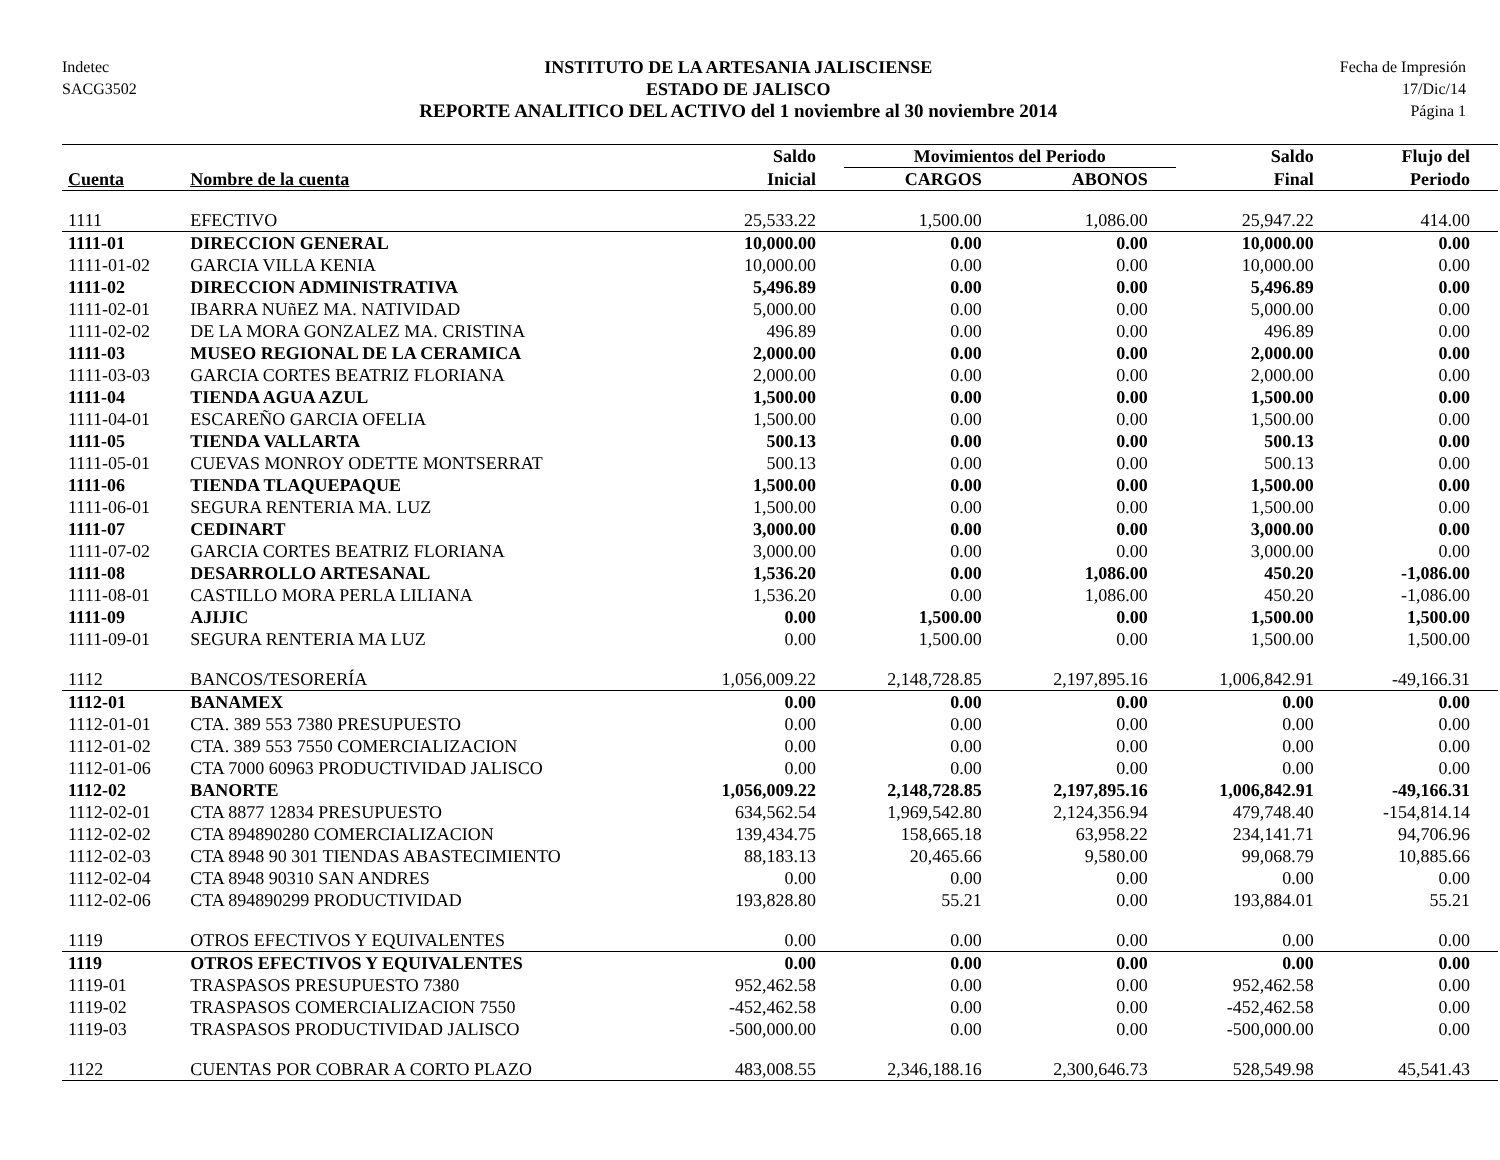Indetec
SACG3502
INSTITUTO DE LA ARTESANIA JALISCIENSE
ESTADO DE JALISCO
REPORTE ANALITICO DEL ACTIVO del 1 noviembre al 30 noviembre 2014
Fecha de Impresión
17/Dic/14
Página 1
| | | Saldo | Movimientos del Periodo | | Saldo | Flujo del |
| --- | --- | --- | --- | --- | --- | --- |
| Cuenta | Nombre de la cuenta | Inicial | CARGOS | ABONOS | Final | Periodo |
| 1111 | EFECTIVO | 25,533.22 | 1,500.00 | 1,086.00 | 25,947.22 | 414.00 |
| 1111-01 | DIRECCION GENERAL | 10,000.00 | 0.00 | 0.00 | 10,000.00 | 0.00 |
| 1111-01-02 | GARCIA VILLA KENIA | 10,000.00 | 0.00 | 0.00 | 10,000.00 | 0.00 |
| 1111-02 | DIRECCION ADMINISTRATIVA | 5,496.89 | 0.00 | 0.00 | 5,496.89 | 0.00 |
| 1111-02-01 | IBARRA NUñEZ MA. NATIVIDAD | 5,000.00 | 0.00 | 0.00 | 5,000.00 | 0.00 |
| 1111-02-02 | DE LA MORA GONZALEZ MA. CRISTINA | 496.89 | 0.00 | 0.00 | 496.89 | 0.00 |
| 1111-03 | MUSEO REGIONAL DE LA CERAMICA | 2,000.00 | 0.00 | 0.00 | 2,000.00 | 0.00 |
| 1111-03-03 | GARCIA CORTES BEATRIZ FLORIANA | 2,000.00 | 0.00 | 0.00 | 2,000.00 | 0.00 |
| 1111-04 | TIENDA AGUA AZUL | 1,500.00 | 0.00 | 0.00 | 1,500.00 | 0.00 |
| 1111-04-01 | ESCAREÑO GARCIA OFELIA | 1,500.00 | 0.00 | 0.00 | 1,500.00 | 0.00 |
| 1111-05 | TIENDA VALLARTA | 500.13 | 0.00 | 0.00 | 500.13 | 0.00 |
| 1111-05-01 | CUEVAS MONROY ODETTE MONTSERRAT | 500.13 | 0.00 | 0.00 | 500.13 | 0.00 |
| 1111-06 | TIENDA TLAQUEPAQUE | 1,500.00 | 0.00 | 0.00 | 1,500.00 | 0.00 |
| 1111-06-01 | SEGURA RENTERIA MA. LUZ | 1,500.00 | 0.00 | 0.00 | 1,500.00 | 0.00 |
| 1111-07 | CEDINART | 3,000.00 | 0.00 | 0.00 | 3,000.00 | 0.00 |
| 1111-07-02 | GARCIA CORTES BEATRIZ FLORIANA | 3,000.00 | 0.00 | 0.00 | 3,000.00 | 0.00 |
| 1111-08 | DESARROLLO ARTESANAL | 1,536.20 | 0.00 | 1,086.00 | 450.20 | -1,086.00 |
| 1111-08-01 | CASTILLO MORA PERLA LILIANA | 1,536.20 | 0.00 | 1,086.00 | 450.20 | -1,086.00 |
| 1111-09 | AJIJIC | 0.00 | 1,500.00 | 0.00 | 1,500.00 | 1,500.00 |
| 1111-09-01 | SEGURA RENTERIA MA LUZ | 0.00 | 1,500.00 | 0.00 | 1,500.00 | 1,500.00 |
| 1112 | BANCOS/TESORERÍA | 1,056,009.22 | 2,148,728.85 | 2,197,895.16 | 1,006,842.91 | -49,166.31 |
| 1112-01 | BANAMEX | 0.00 | 0.00 | 0.00 | 0.00 | 0.00 |
| 1112-01-01 | CTA. 389 553 7380 PRESUPUESTO | 0.00 | 0.00 | 0.00 | 0.00 | 0.00 |
| 1112-01-02 | CTA. 389 553 7550 COMERCIALIZACION | 0.00 | 0.00 | 0.00 | 0.00 | 0.00 |
| 1112-01-06 | CTA 7000 60963 PRODUCTIVIDAD JALISCO | 0.00 | 0.00 | 0.00 | 0.00 | 0.00 |
| 1112-02 | BANORTE | 1,056,009.22 | 2,148,728.85 | 2,197,895.16 | 1,006,842.91 | -49,166.31 |
| 1112-02-01 | CTA 8877 12834 PRESUPUESTO | 634,562.54 | 1,969,542.80 | 2,124,356.94 | 479,748.40 | -154,814.14 |
| 1112-02-02 | CTA 894890280 COMERCIALIZACION | 139,434.75 | 158,665.18 | 63,958.22 | 234,141.71 | 94,706.96 |
| 1112-02-03 | CTA 8948 90 301 TIENDAS ABASTECIMIENTO | 88,183.13 | 20,465.66 | 9,580.00 | 99,068.79 | 10,885.66 |
| 1112-02-04 | CTA 8948 90310 SAN ANDRES | 0.00 | 0.00 | 0.00 | 0.00 | 0.00 |
| 1112-02-06 | CTA 894890299 PRODUCTIVIDAD | 193,828.80 | 55.21 | 0.00 | 193,884.01 | 55.21 |
| 1119 | OTROS EFECTIVOS Y EQUIVALENTES | 0.00 | 0.00 | 0.00 | 0.00 | 0.00 |
| 1119 | OTROS EFECTIVOS Y EQUIVALENTES | 0.00 | 0.00 | 0.00 | 0.00 | 0.00 |
| 1119-01 | TRASPASOS PRESUPUESTO 7380 | 952,462.58 | 0.00 | 0.00 | 952,462.58 | 0.00 |
| 1119-02 | TRASPASOS COMERCIALIZACION 7550 | -452,462.58 | 0.00 | 0.00 | -452,462.58 | 0.00 |
| 1119-03 | TRASPASOS PRODUCTIVIDAD JALISCO | -500,000.00 | 0.00 | 0.00 | -500,000.00 | 0.00 |
| 1122 | CUENTAS POR COBRAR A CORTO PLAZO | 483,008.55 | 2,346,188.16 | 2,300,646.73 | 528,549.98 | 45,541.43 |